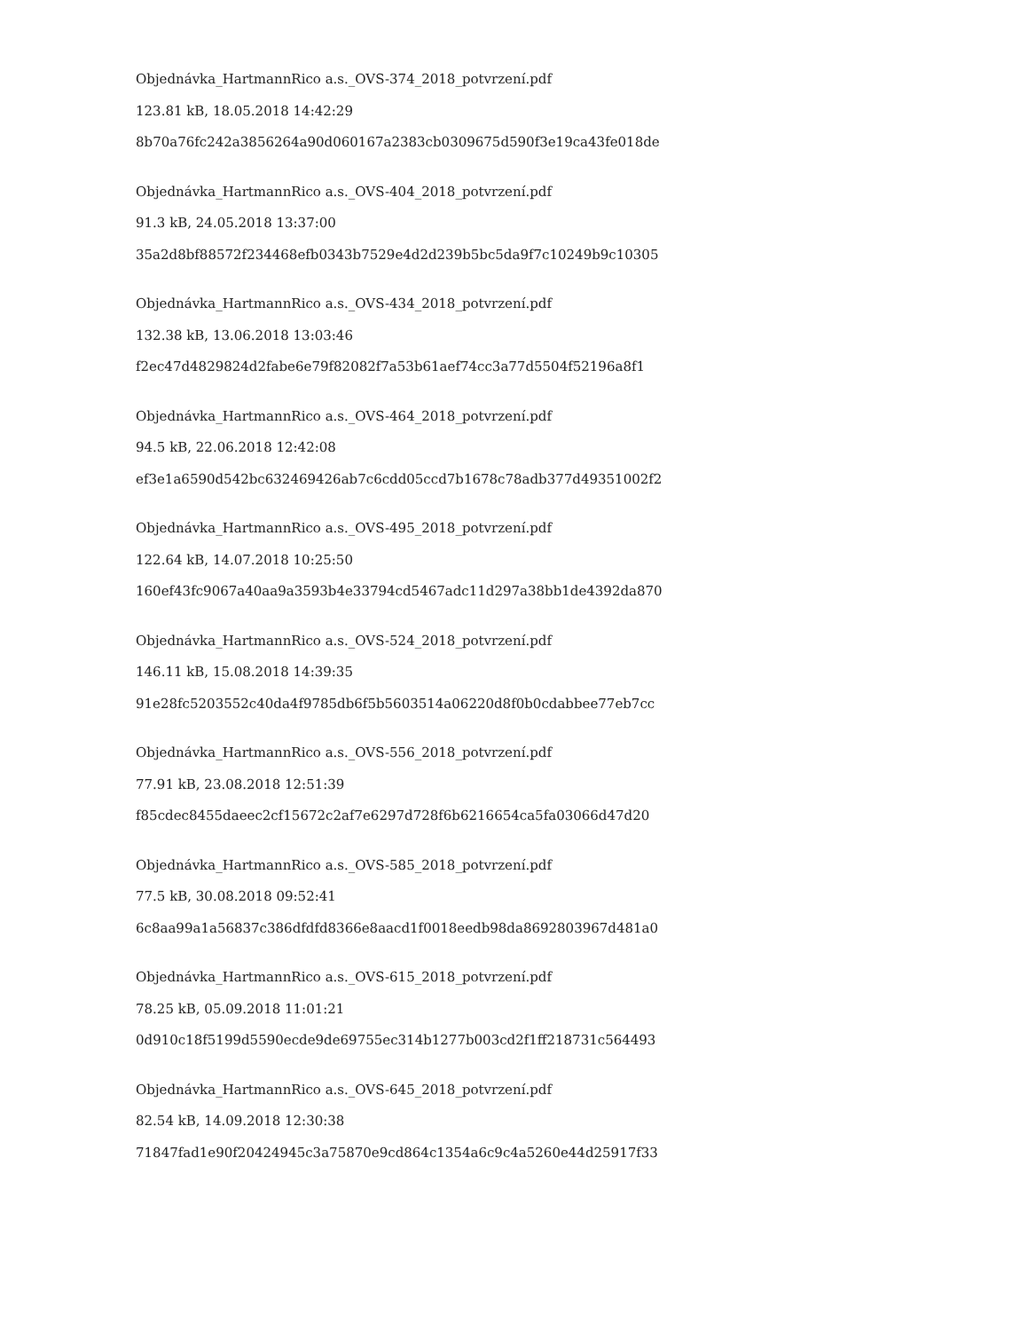Objednávka_HartmannRico a.s._OVS-374_2018_potvrzení.pdf
123.81 kB, 18.05.2018 14:42:29
8b70a76fc242a3856264a90d060167a2383cb0309675d590f3e19ca43fe018de
Objednávka_HartmannRico a.s._OVS-404_2018_potvrzení.pdf
91.3 kB, 24.05.2018 13:37:00
35a2d8bf88572f234468efb0343b7529e4d2d239b5bc5da9f7c10249b9c10305
Objednávka_HartmannRico a.s._OVS-434_2018_potvrzení.pdf
132.38 kB, 13.06.2018 13:03:46
f2ec47d4829824d2fabe6e79f82082f7a53b61aef74cc3a77d5504f52196a8f1
Objednávka_HartmannRico a.s._OVS-464_2018_potvrzení.pdf
94.5 kB, 22.06.2018 12:42:08
ef3e1a6590d542bc632469426ab7c6cdd05ccd7b1678c78adb377d49351002f2
Objednávka_HartmannRico a.s._OVS-495_2018_potvrzení.pdf
122.64 kB, 14.07.2018 10:25:50
160ef43fc9067a40aa9a3593b4e33794cd5467adc11d297a38bb1de4392da870
Objednávka_HartmannRico a.s._OVS-524_2018_potvrzení.pdf
146.11 kB, 15.08.2018 14:39:35
91e28fc5203552c40da4f9785db6f5b5603514a06220d8f0b0cdabbee77eb7cc
Objednávka_HartmannRico a.s._OVS-556_2018_potvrzení.pdf
77.91 kB, 23.08.2018 12:51:39
f85cdec8455daeec2cf15672c2af7e6297d728f6b6216654ca5fa03066d47d20
Objednávka_HartmannRico a.s._OVS-585_2018_potvrzení.pdf
77.5 kB, 30.08.2018 09:52:41
6c8aa99a1a56837c386dfdfd8366e8aacd1f0018eedb98da8692803967d481a0
Objednávka_HartmannRico a.s._OVS-615_2018_potvrzení.pdf
78.25 kB, 05.09.2018 11:01:21
0d910c18f5199d5590ecde9de69755ec314b1277b003cd2f1ff218731c564493
Objednávka_HartmannRico a.s._OVS-645_2018_potvrzení.pdf
82.54 kB, 14.09.2018 12:30:38
71847fad1e90f20424945c3a75870e9cd864c1354a6c9c4a5260e44d25917f33